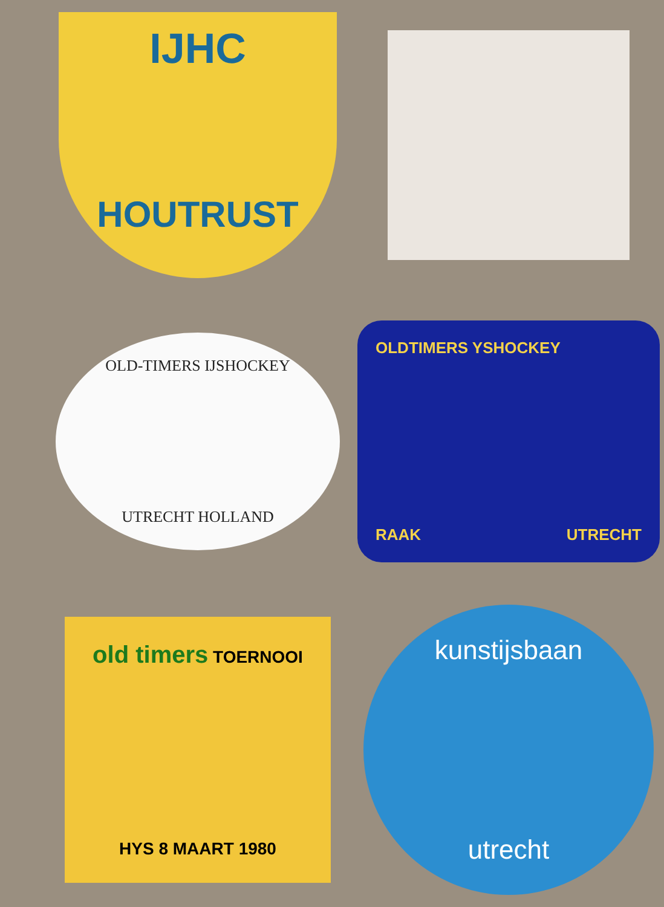IJHC
HOUTRUST
OLD-TIMERS IJSHOCKEY
UTRECHT HOLLAND
OLDTIMERS YSHOCKEY
RAAK UTRECHT
old timers TOERNOOI
HYS 8 MAART 1980
kunstijsbaan
utrecht